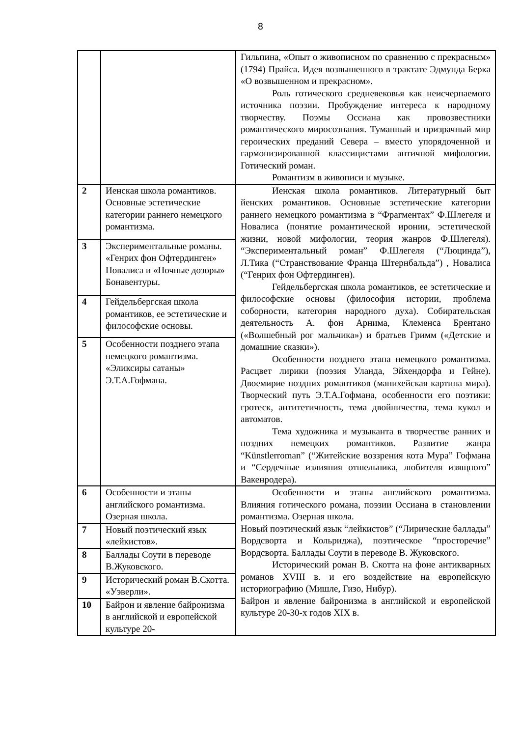8
| | | Гильпина, «Опыт о живописном по сравнению с прекрасным» (1794) Прайса. Идея возвышенного в трактате Эдмунда Берка «О возвышенном и прекрасном». Роль готического средневековья как неисчерпаемого источника поэзии. Пробуждение интереса к народному творчеству. Поэмы Оссиана как провозвестники романтического миросознания. Туманный и призрачный мир героических преданий Севера – вместо упорядоченной и гармонизированной классицистами античной мифологии. Готический роман. Романтизм в живописи и музыке. |
| 2 | Иенская школа романтиков. Основные эстетические категории раннего немецкого романтизма. | Иенская школа романтиков. Литературный быт йенских романтиков. Основные эстетические категории раннего немецкого романтизма в “Фрагментах” Ф.Шлегеля и Новалиса (понятие романтической иронии, эстетической жизни, новой мифологии, теория жанров Ф.Шлегеля). “Экспериментальный роман” Ф.Шлегеля (“Люцинда”), Л.Тика (“Странствование Франца Штернбальда”) , Новалиса (“Генрих фон Офтердинген). Гейдельбергская школа романтиков, ее эстетические и философские основы (философия истории, проблема соборности, категория народного духа). Собирательская деятельность А. фон Арнима, Клеменса Брентано («Волшебный рог мальчика») и братьев Гримм («Детские и домашние сказки»). Особенности позднего этапа немецкого романтизма. Расцвет лирики (поэзия Уланда, Эйхендорфа и Гейне). Двоемирие поздних романтиков (манихейская картина мира). Творческий путь Э.Т.А.Гофмана, особенности его поэтики: гротеск, антитетичность, тема двойничества, тема кукол и автоматов. Тема художника и музыканта в творчестве ранних и поздних немецких романтиков. Развитие жанра “Künstlerroman” (“Житейские воззрения кота Мура” Гофмана и “Сердечные излияния отшельника, любителя изящного” Вакенродера). |
| 3 | Экспериментальные романы. «Генрих фон Офтердинген» Новалиса и «Ночные дозоры» Бонавентуры. | |
| 4 | Гейдельбергская школа романтиков, ее эстетические и философские основы. | |
| 5 | Особенности позднего этапа немецкого романтизма. «Эликсиры сатаны» Э.Т.А.Гофмана. | |
| 6 | Особенности и этапы английского романтизма. Озерная школа. | Особенности и этапы английского романтизма. Влияния готического романа, поэзии Оссиана в становлении романтизма. Озерная школа. Новый поэтический язык “лейкистов” (“Лирические баллады” Вордсворта и Кольриджа), поэтическое “просторечие” Вордсворта. Баллады Соути в переводе В. Жуковского. Исторический роман В. Скотта на фоне антикварных романов XVIII в. и его воздействие на европейскую историографию (Мишле, Гизо, Нибур). Байрон и явление байронизма в английской и европейской культуре 20-30-х годов XIX в. |
| 7 | Новый поэтический язык «лейкистов». | |
| 8 | Баллады Соути в переводе В.Жуковского. | |
| 9 | Исторический роман В.Скотта. «Уэверли». | |
| 10 | Байрон и явление байронизма в английской и европейской культуре 20- | |